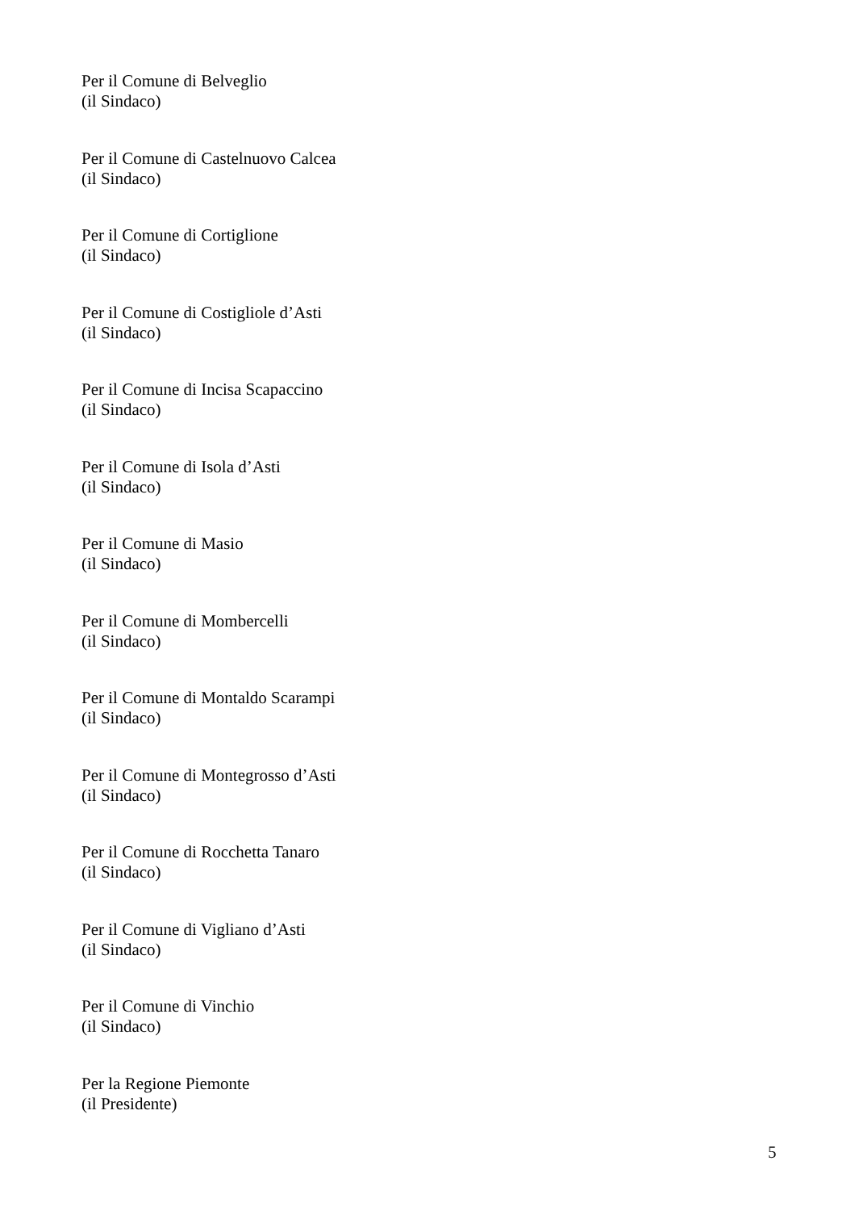Per il Comune di Belveglio
(il Sindaco)
Per il Comune di Castelnuovo Calcea
(il Sindaco)
Per il Comune di Cortiglione
(il Sindaco)
Per il Comune di Costigliole d’Asti
(il Sindaco)
Per il Comune di Incisa Scapaccino
(il Sindaco)
Per il Comune di Isola d’Asti
(il Sindaco)
Per il Comune di Masio
(il Sindaco)
Per il Comune di Mombercelli
(il Sindaco)
Per il Comune di Montaldo Scarampi
(il Sindaco)
Per il Comune di Montegrosso d’Asti
(il Sindaco)
Per il Comune di Rocchetta Tanaro
(il Sindaco)
Per il Comune di Vigliano d’Asti
(il Sindaco)
Per il Comune di Vinchio
(il Sindaco)
Per la Regione Piemonte
(il Presidente)
5